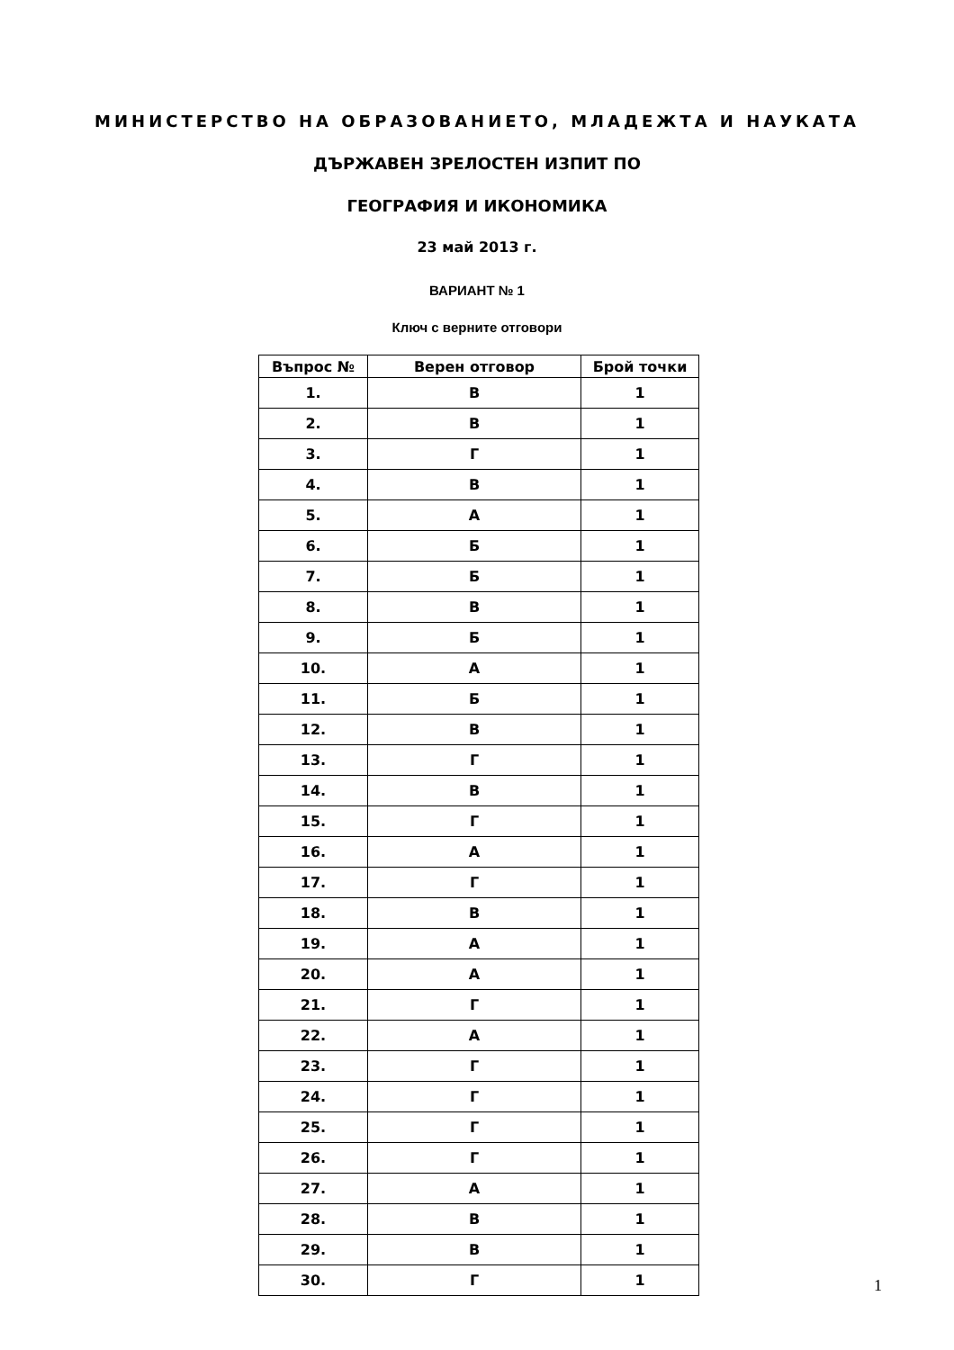МИНИСТЕРСТВО НА ОБРАЗОВАНИЕТО, МЛАДЕЖТА И НАУКАТА
ДЪРЖАВЕН ЗРЕЛОСТЕН ИЗПИТ ПО
ГЕОГРАФИЯ И ИКОНОМИКА
23 май 2013 г.
ВАРИАНТ № 1
Ключ с верните отговори
| Въпрос № | Верен отговор | Брой точки |
| --- | --- | --- |
| 1. | В | 1 |
| 2. | В | 1 |
| 3. | Г | 1 |
| 4. | В | 1 |
| 5. | А | 1 |
| 6. | Б | 1 |
| 7. | Б | 1 |
| 8. | В | 1 |
| 9. | Б | 1 |
| 10. | А | 1 |
| 11. | Б | 1 |
| 12. | В | 1 |
| 13. | Г | 1 |
| 14. | В | 1 |
| 15. | Г | 1 |
| 16. | А | 1 |
| 17. | Г | 1 |
| 18. | В | 1 |
| 19. | А | 1 |
| 20. | А | 1 |
| 21. | Г | 1 |
| 22. | А | 1 |
| 23. | Г | 1 |
| 24. | Г | 1 |
| 25. | Г | 1 |
| 26. | Г | 1 |
| 27. | А | 1 |
| 28. | В | 1 |
| 29. | В | 1 |
| 30. | Г | 1 |
1